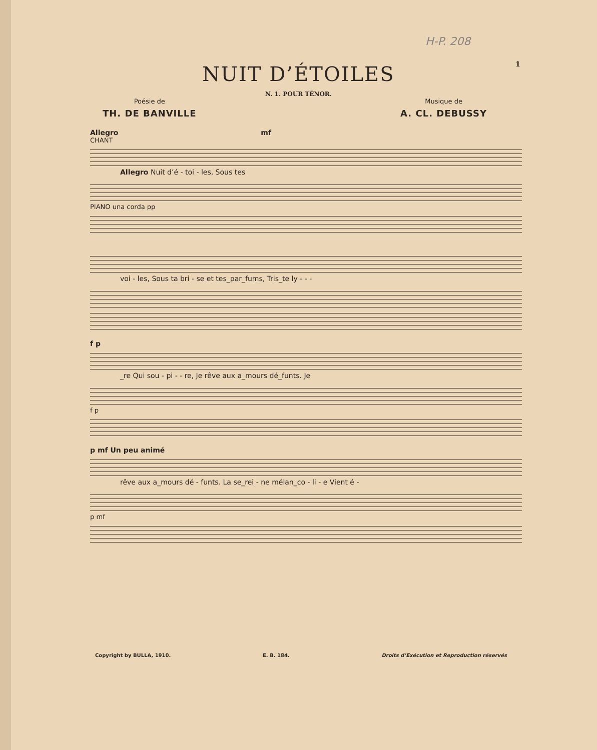H-P. 208
1
NUIT D’ÉTOILES
N. 1. POUR TÉNOR.
Poésie de
TH. DE BANVILLE
Musique de
A. CL. DEBUSSY
Allegro mf
CHANT
Allegro Nuit d’é - toi - les, Sous tes
PIANO una corda pp
voi - les, Sous ta bri - se et tes_par_fums, Tris_te ly - - -
f p
_re Qui sou - pi - - re, Je rêve aux a_mours dé_funts. Je
f p
p mf Un peu animé
rêve aux a_mours dé - funts. La se_rei - ne mélan_co - li - e Vient é -
p mf
Copyright by BULLA, 1910. E. B. 184. Droits d’Exécution et Reproduction réservés